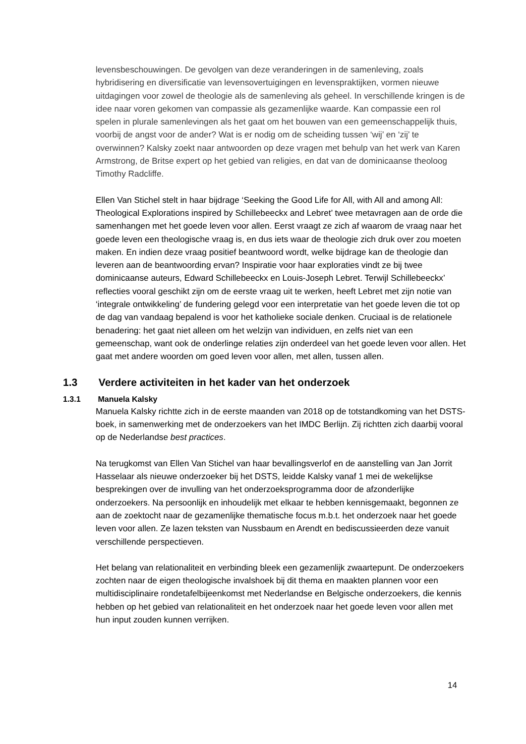levensbeschouwingen. De gevolgen van deze veranderingen in de samenleving, zoals hybridisering en diversificatie van levensovertuigingen en levenspraktijken, vormen nieuwe uitdagingen voor zowel de theologie als de samenleving als geheel. In verschillende kringen is de idee naar voren gekomen van compassie als gezamenlijke waarde. Kan compassie een rol spelen in plurale samenlevingen als het gaat om het bouwen van een gemeenschappelijk thuis, voorbij de angst voor de ander? Wat is er nodig om de scheiding tussen ‘wij’ en ‘zij’ te overwinnen? Kalsky zoekt naar antwoorden op deze vragen met behulp van het werk van Karen Armstrong, de Britse expert op het gebied van religies, en dat van de dominicaanse theoloog Timothy Radcliffe.
Ellen Van Stichel stelt in haar bijdrage ‘Seeking the Good Life for All, with All and among All: Theological Explorations inspired by Schillebeeckx and Lebret’ twee metavragen aan de orde die samenhangen met het goede leven voor allen. Eerst vraagt ze zich af waarom de vraag naar het goede leven een theologische vraag is, en dus iets waar de theologie zich druk over zou moeten maken. En indien deze vraag positief beantwoord wordt, welke bijdrage kan de theologie dan leveren aan de beantwoording ervan? Inspiratie voor haar exploraties vindt ze bij twee dominicaanse auteurs, Edward Schillebeeckx en Louis-Joseph Lebret. Terwijl Schillebeeckx’ reflecties vooral geschikt zijn om de eerste vraag uit te werken, heeft Lebret met zijn notie van ‘integrale ontwikkeling’ de fundering gelegd voor een interpretatie van het goede leven die tot op de dag van vandaag bepalend is voor het katholieke sociale denken. Cruciaal is de relationele benadering: het gaat niet alleen om het welzijn van individuen, en zelfs niet van een gemeenschap, want ook de onderlinge relaties zijn onderdeel van het goede leven voor allen. Het gaat met andere woorden om goed leven voor allen, met allen, tussen allen.
1.3 Verdere activiteiten in het kader van het onderzoek
1.3.1 Manuela Kalsky
Manuela Kalsky richtte zich in de eerste maanden van 2018 op de totstandkoming van het DSTS-boek, in samenwerking met de onderzoekers van het IMDC Berlijn. Zij richtten zich daarbij vooral op de Nederlandse best practices.
Na terugkomst van Ellen Van Stichel van haar bevallingsverlof en de aanstelling van Jan Jorrit Hasselaar als nieuwe onderzoeker bij het DSTS, leidde Kalsky vanaf 1 mei de wekelijkse besprekingen over de invulling van het onderzoeksprogramma door de afzonderlijke onderzoekers. Na persoonlijk en inhoudelijk met elkaar te hebben kennisgemaakt, begonnen ze aan de zoektocht naar de gezamenlijke thematische focus m.b.t. het onderzoek naar het goede leven voor allen. Ze lazen teksten van Nussbaum en Arendt en bediscussieerden deze vanuit verschillende perspectieven.
Het belang van relationaliteit en verbinding bleek een gezamenlijk zwaartepunt. De onderzoekers zochten naar de eigen theologische invalshoek bij dit thema en maakten plannen voor een multidisciplinaire rondetafelbijeenkomst met Nederlandse en Belgische onderzoekers, die kennis hebben op het gebied van relationaliteit en het onderzoek naar het goede leven voor allen met hun input zouden kunnen verrijken.
14